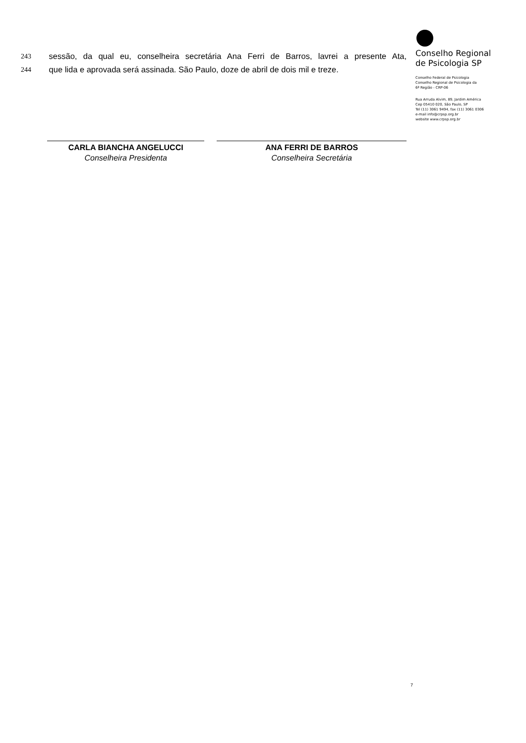243 sessão, da qual eu, conselheira secretária Ana Ferri de Barros, lavrei a presente Ata,
244 que lida e aprovada será assinada. São Paulo, doze de abril de dois mil e treze.
CARLA BIANCHA ANGELUCCI
Conselheira Presidenta
ANA FERRI DE BARROS
Conselheira Secretária
Conselho Regional
de Psicologia SP
Conselho Federal de Psicologia
Conselho Regional de Psicologia da
6ª Região - CRP-06
Rua Arruda Alvim, 89, Jardim América
Cep 05410 020, São Paulo, SP
Tel (11) 3061 9494, fax (11) 3061 0306
e-mail info@crpsp.org.br
website www.crpsp.org.br
7